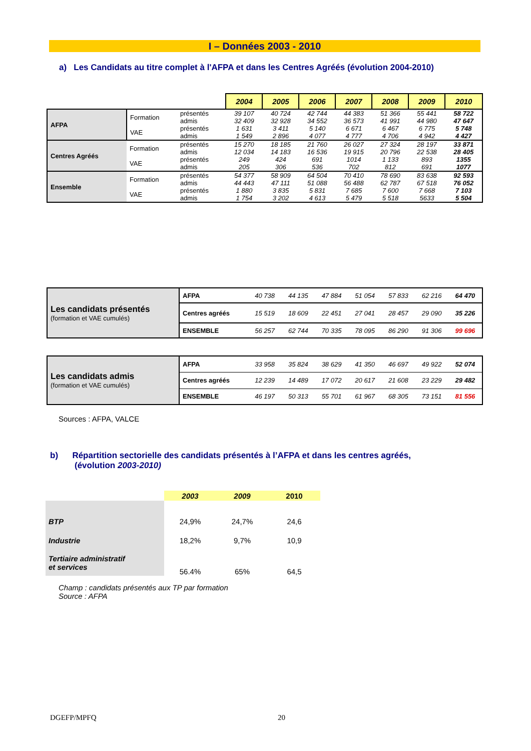I – Données 2003 - 2010
a) Les Candidats au titre complet à l'AFPA et dans les Centres Agréés (évolution 2004-2010)
| | | | 2004 | 2005 | 2006 | 2007 | 2008 | 2009 | 2010 |
| --- | --- | --- | --- | --- | --- | --- | --- | --- | --- |
| AFPA | Formation | présentés | 39 107 | 40 724 | 42 744 | 44 383 | 51 366 | 55 441 | 58 722 |
| | | admis | 32 409 | 32 928 | 34 552 | 36 573 | 41 991 | 44 980 | 47 647 |
| | VAE | présentés | 1 631 | 3 411 | 5 140 | 6 671 | 6 467 | 6 775 | 5 748 |
| | | admis | 1 549 | 2 896 | 4 077 | 4 777 | 4 706 | 4 942 | 4 427 |
| Centres Agréés | Formation | présentés | 15 270 | 18 185 | 21 760 | 26 027 | 27 324 | 28 197 | 33 871 |
| | | admis | 12 034 | 14 183 | 16 536 | 19 915 | 20 796 | 22 538 | 28 405 |
| | VAE | présentés | 249 | 424 | 691 | 1014 | 1 133 | 893 | 1355 |
| | | admis | 205 | 306 | 536 | 702 | 812 | 691 | 1077 |
| Ensemble | Formation | présentés | 54 377 | 58 909 | 64 504 | 70 410 | 78 690 | 83 638 | 92 593 |
| | | admis | 44 443 | 47 111 | 51 088 | 56 488 | 62 787 | 67 518 | 76 052 |
| | VAE | présentés | 1 880 | 3 835 | 5 831 | 7 685 | 7 600 | 7 668 | 7 103 |
| | | admis | 1 754 | 3 202 | 4 613 | 5 479 | 5 518 | 5633 | 5 504 |
| Les candidats présentés (formation et VAE cumulés) | AFPA | 40 738 | 44 135 | 47 884 | 51 054 | 57 833 | 62 216 | 64 470 |
| | Centres agréés | 15 519 | 18 609 | 22 451 | 27 041 | 28 457 | 29 090 | 35 226 |
| | ENSEMBLE | 56 257 | 62 744 | 70 335 | 78 095 | 86 290 | 91 306 | 99 696 |
| Les candidats admis (formation et VAE cumulés) | AFPA | 33 958 | 35 824 | 38 629 | 41 350 | 46 697 | 49 922 | 52 074 |
| | Centres agréés | 12 239 | 14 489 | 17 072 | 20 617 | 21 608 | 23 229 | 29 482 |
| | ENSEMBLE | 46 197 | 50 313 | 55 701 | 61 967 | 68 305 | 73 151 | 81 556 |
Sources : AFPA, VALCE
b) Répartition sectorielle des candidats présentés à l’AFPA et dans les centres agréés,
(évolution 2003-2010)
| | 2003 | 2009 | 2010 |
| BTP | 24,9% | 24,7% | 24,6 |
| Industrie | 18,2% | 9,7% | 10,9 |
| Tertiaire administratif et services | 56.4% | 65% | 64,5 |
Champ : candidats présentés aux TP par formation
Source : AFPA
DGEFP/MPFQ 20